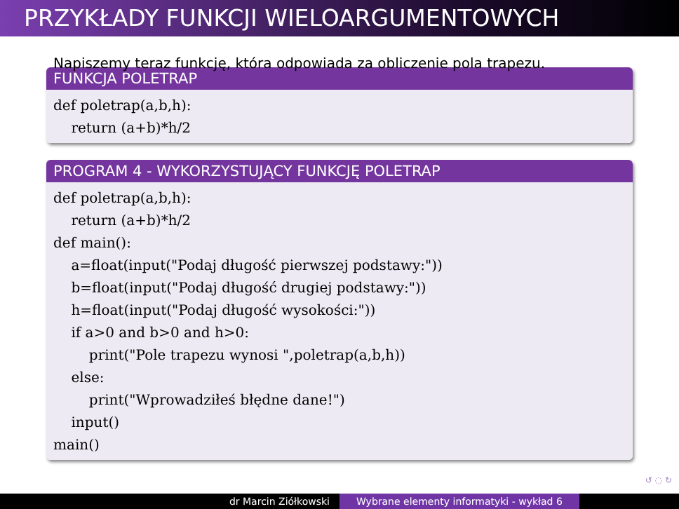PRZYKŁADY FUNKCJI WIELOARGUMENTOWYCH
Napiszemy teraz funkcję, która odpowiada za obliczenie pola trapezu.
FUNKCJA POLETRAP
def poletrap(a,b,h): return (a+b)*h/2
PROGRAM 4 - WYKORZYSTUJĄCY FUNKCJĘ POLETRAP
def poletrap(a,b,h): return (a+b)*h/2 def main(): a=float(input("Podaj długość pierwszej podstawy:")) b=float(input("Podaj długość drugiej podstawy:")) h=float(input("Podaj długość wysokości:")) if a>0 and b>0 and h>0: print("Pole trapezu wynosi ",poletrap(a,b,h)) else: print("Wprowadziłeś błędne dane!") input() main()
↺ ◌ ↻
dr Marcin Ziółkowski Wybrane elementy informatyki - wykład 6